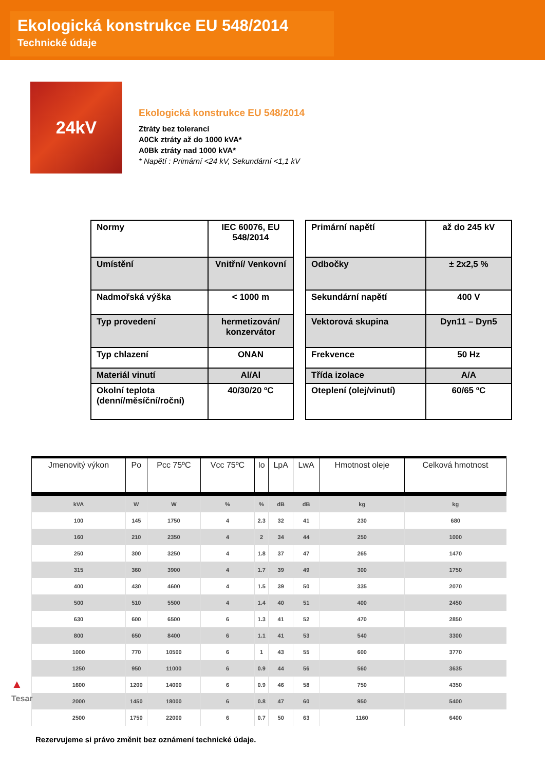Ekologická konstrukce EU 548/2014
Technické údaje
24kV
Ekologická konstrukce EU 548/2014
Ztráty bez tolerancí
A0Ck ztráty až do 1000 kVA*
A0Bk ztráty nad 1000 kVA*
* Napětí : Primární <24 kV, Sekundární <1,1 kV
| Normy | IEC 60076, EU 548/2014 |
| Umístění | Vnitřní/ Venkovní |
| Nadmořská výška | < 1000 m |
| Typ provedení | hermetizován/ konzervátor |
| Typ chlazení | ONAN |
| Materiál vinutí | Al/Al |
| Okolní teplota (denní/měsíční/roční) | 40/30/20 ºC |
| Primární napětí | až do 245 kV |
| Odbočky | ± 2x2,5 % |
| Sekundární napětí | 400 V |
| Vektorová skupina | Dyn11 – Dyn5 |
| Frekvence | 50 Hz |
| Třída izolace | A/A |
| Oteplení (olej/vinutí) | 60/65 ºC |
| Jmenovitý výkon | Po | Pcc 75ºC | Vcc 75ºC | Io | LpA | LwA | Hmotnost oleje | Celková hmotnost |
| --- | --- | --- | --- | --- | --- | --- | --- | --- |
| kVA | W | W | % | % | dB | dB | kg | kg |
| 100 | 145 | 1750 | 4 | 2.3 | 32 | 41 | 230 | 680 |
| 160 | 210 | 2350 | 4 | 2 | 34 | 44 | 250 | 1000 |
| 250 | 300 | 3250 | 4 | 1.8 | 37 | 47 | 265 | 1470 |
| 315 | 360 | 3900 | 4 | 1.7 | 39 | 49 | 300 | 1750 |
| 400 | 430 | 4600 | 4 | 1.5 | 39 | 50 | 335 | 2070 |
| 500 | 510 | 5500 | 4 | 1.4 | 40 | 51 | 400 | 2450 |
| 630 | 600 | 6500 | 6 | 1.3 | 41 | 52 | 470 | 2850 |
| 800 | 650 | 8400 | 6 | 1.1 | 41 | 53 | 540 | 3300 |
| 1000 | 770 | 10500 | 6 | 1 | 43 | 55 | 600 | 3770 |
| 1250 | 950 | 11000 | 6 | 0.9 | 44 | 56 | 560 | 3635 |
| 1600 | 1200 | 14000 | 6 | 0.9 | 46 | 58 | 750 | 4350 |
| 2000 | 1450 | 18000 | 6 | 0.8 | 47 | 60 | 950 | 5400 |
| 2500 | 1750 | 22000 | 6 | 0.7 | 50 | 63 | 1160 | 6400 |
Rezervujeme si právo změnit bez oznámení technické údaje.
▲
Tesar